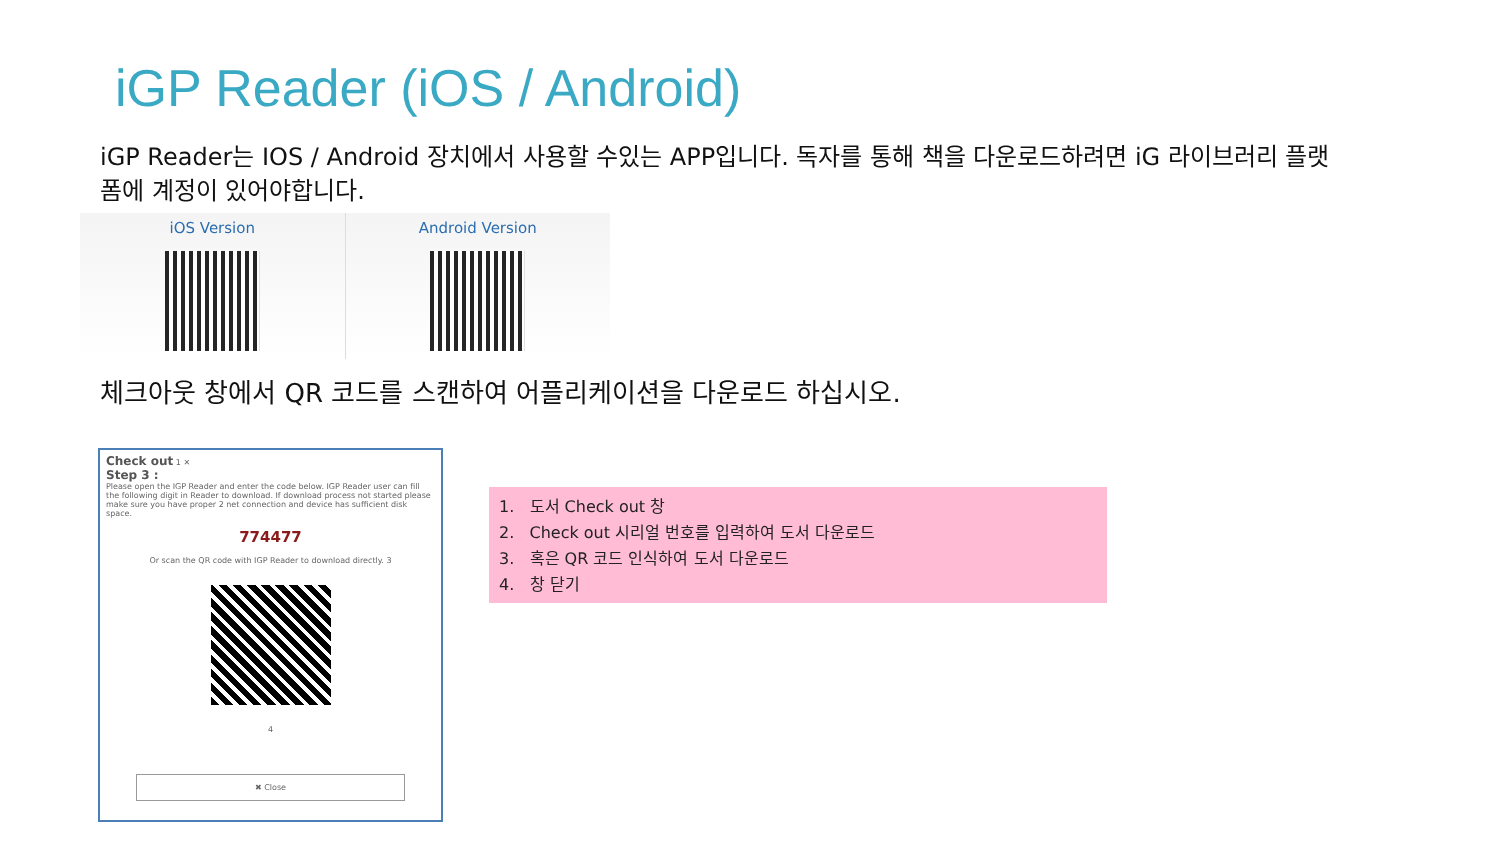iGP Reader (iOS / Android)
iGP Reader는 IOS / Android 장치에서 사용할 수있는 APP입니다. 독자를 통해 책을 다운로드하려면 iG 라이브러리 플랫폼에 계정이 있어야합니다.
iOS Version Android Version
체크아웃 창에서 QR 코드를 스캔하여 어플리케이션을 다운로드 하십시오.
Check out 1 ✕
Step 3 :
Please open the IGP Reader and enter the code below. IGP Reader user can fill the following digit in Reader to download. If download process not started please make sure you have proper 2 net connection and device has sufficient disk space.
774477
Or scan the QR code with IGP Reader to download directly. 3
4
✖ Close
1. 도서 Check out 창
2. Check out 시리얼 번호를 입력하여 도서 다운로드
3. 혹은 QR 코드 인식하여 도서 다운로드
4. 창 닫기